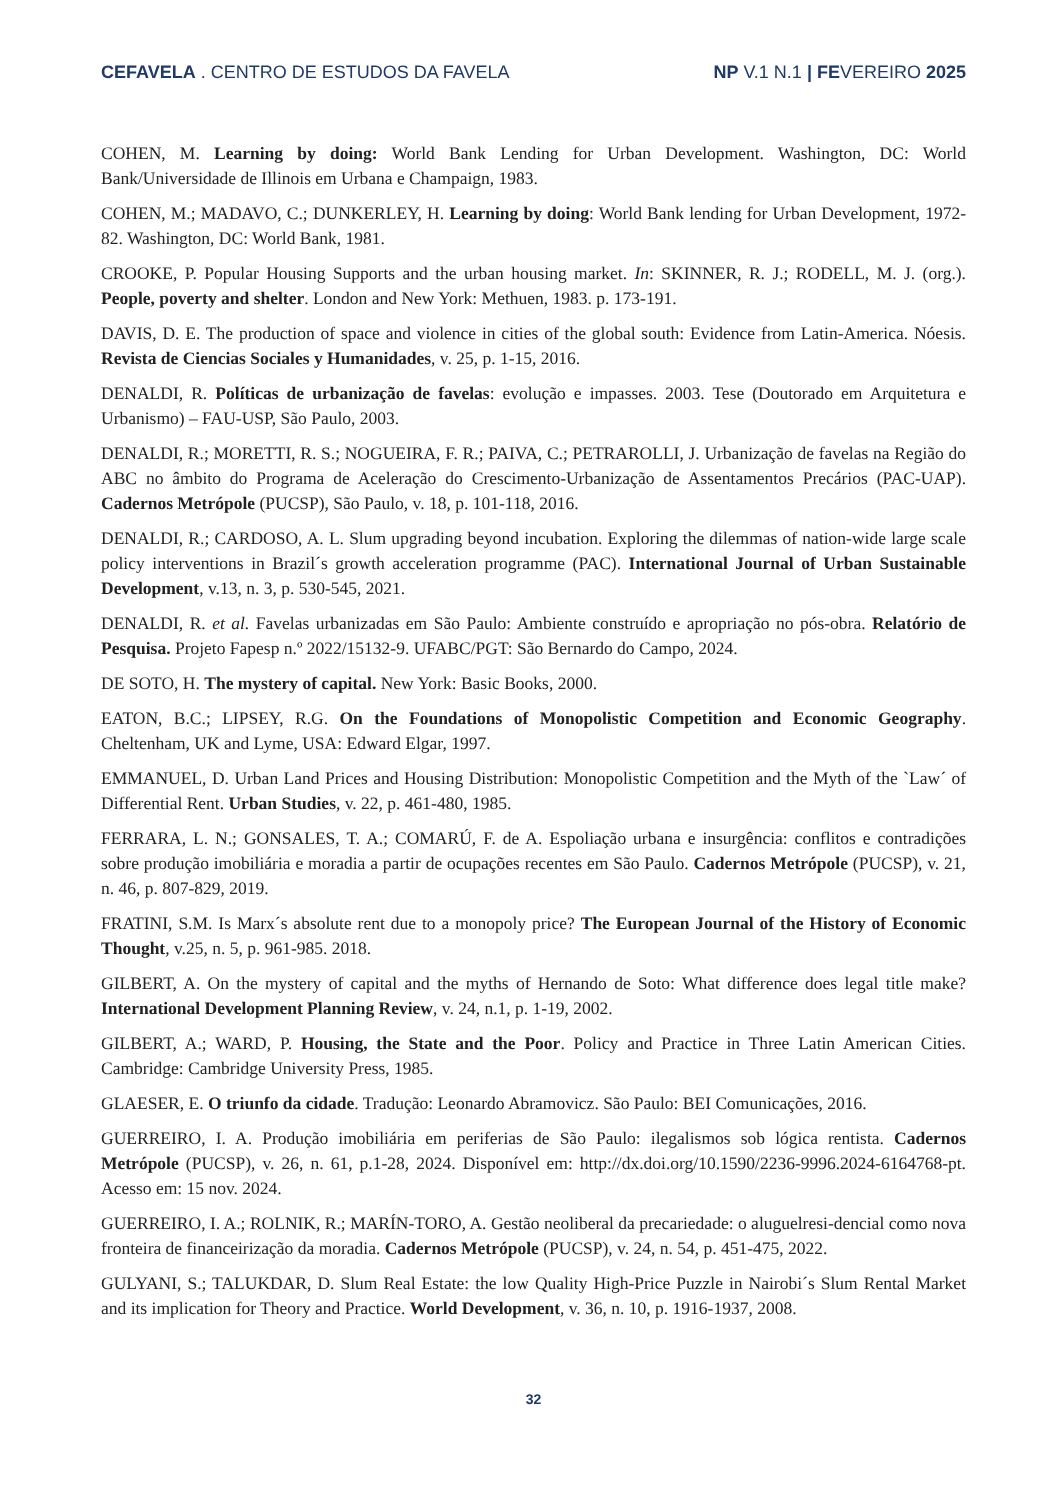CEFAVELA . CENTRO DE ESTUDOS DA FAVELA NP V.1 N.1 | FEVEREIRO 2025
COHEN, M. Learning by doing: World Bank Lending for Urban Development. Washington, DC: World Bank/Universidade de Illinois em Urbana e Champaign, 1983.
COHEN, M.; MADAVO, C.; DUNKERLEY, H. Learning by doing: World Bank lending for Urban Development, 1972-82. Washington, DC: World Bank, 1981.
CROOKE, P. Popular Housing Supports and the urban housing market. In: SKINNER, R. J.; RODELL, M. J. (org.). People, poverty and shelter. London and New York: Methuen, 1983. p. 173-191.
DAVIS, D. E. The production of space and violence in cities of the global south: Evidence from Latin-America. Nóesis. Revista de Ciencias Sociales y Humanidades, v. 25, p. 1-15, 2016.
DENALDI, R. Políticas de urbanização de favelas: evolução e impasses. 2003. Tese (Doutorado em Arquitetura e Urbanismo) – FAU-USP, São Paulo, 2003.
DENALDI, R.; MORETTI, R. S.; NOGUEIRA, F. R.; PAIVA, C.; PETRAROLLI, J. Urbanização de favelas na Região do ABC no âmbito do Programa de Aceleração do Crescimento-Urbanização de Assentamentos Precários (PAC-UAP). Cadernos Metrópole (PUCSP), São Paulo, v. 18, p. 101-118, 2016.
DENALDI, R.; CARDOSO, A. L. Slum upgrading beyond incubation. Exploring the dilemmas of nation-wide large scale policy interventions in Brazil´s growth acceleration programme (PAC). International Journal of Urban Sustainable Development, v.13, n. 3, p. 530-545, 2021.
DENALDI, R. et al. Favelas urbanizadas em São Paulo: Ambiente construído e apropriação no pós-obra. Relatório de Pesquisa. Projeto Fapesp n.º 2022/15132-9. UFABC/PGT: São Bernardo do Campo, 2024.
DE SOTO, H. The mystery of capital. New York: Basic Books, 2000.
EATON, B.C.; LIPSEY, R.G. On the Foundations of Monopolistic Competition and Economic Geography. Cheltenham, UK and Lyme, USA: Edward Elgar, 1997.
EMMANUEL, D. Urban Land Prices and Housing Distribution: Monopolistic Competition and the Myth of the `Law´ of Differential Rent. Urban Studies, v. 22, p. 461-480, 1985.
FERRARA, L. N.; GONSALES, T. A.; COMARÚ, F. de A. Espoliação urbana e insurgência: conflitos e contradições sobre produção imobiliária e moradia a partir de ocupações recentes em São Paulo. Cadernos Metrópole (PUCSP), v. 21, n. 46, p. 807-829, 2019.
FRATINI, S.M. Is Marx´s absolute rent due to a monopoly price? The European Journal of the History of Economic Thought, v.25, n. 5, p. 961-985. 2018.
GILBERT, A. On the mystery of capital and the myths of Hernando de Soto: What difference does legal title make? International Development Planning Review, v. 24, n.1, p. 1-19, 2002.
GILBERT, A.; WARD, P. Housing, the State and the Poor. Policy and Practice in Three Latin American Cities. Cambridge: Cambridge University Press, 1985.
GLAESER, E. O triunfo da cidade. Tradução: Leonardo Abramovicz. São Paulo: BEI Comunicações, 2016.
GUERREIRO, I. A. Produção imobiliária em periferias de São Paulo: ilegalismos sob lógica rentista. Cadernos Metrópole (PUCSP), v. 26, n. 61, p.1-28, 2024. Disponível em: http://dx.doi.org/10.1590/2236-9996.2024-6164768-pt. Acesso em: 15 nov. 2024.
GUERREIRO, I. A.; ROLNIK, R.; MARÍN-TORO, A. Gestão neoliberal da precariedade: o aluguelresi-dencial como nova fronteira de financeirização da moradia. Cadernos Metrópole (PUCSP), v. 24, n. 54, p. 451-475, 2022.
GULYANI, S.; TALUKDAR, D. Slum Real Estate: the low Quality High-Price Puzzle in Nairobi´s Slum Rental Market and its implication for Theory and Practice. World Development, v. 36, n. 10, p. 1916-1937, 2008.
32